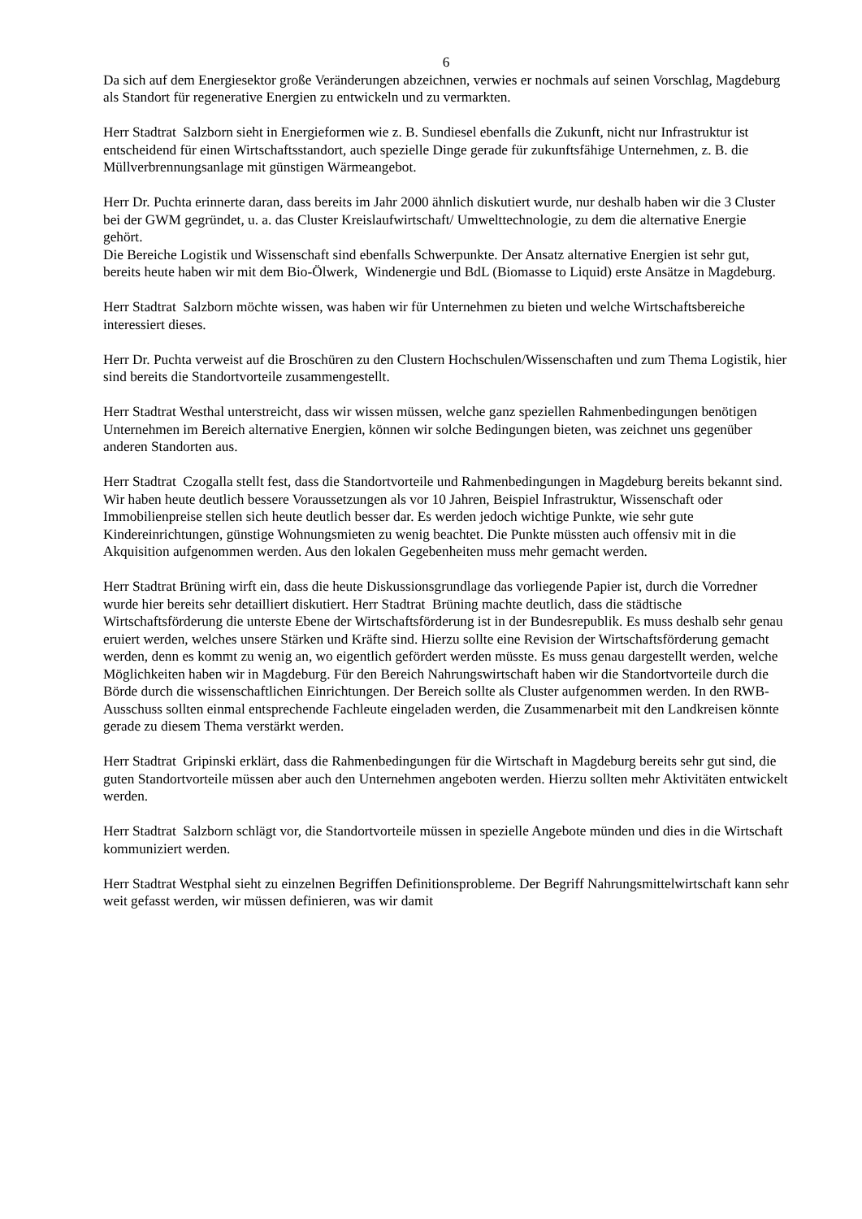6
Da sich auf dem Energiesektor große Veränderungen abzeichnen, verwies er nochmals auf seinen Vorschlag, Magdeburg als Standort für regenerative Energien zu entwickeln und zu vermarkten.
Herr Stadtrat Salzborn sieht in Energieformen wie z. B. Sundiesel ebenfalls die Zukunft, nicht nur Infrastruktur ist entscheidend für einen Wirtschaftsstandort, auch spezielle Dinge gerade für zukunftsfähige Unternehmen, z. B. die Müllverbrennungsanlage mit günstigen Wärmeangebot.
Herr Dr. Puchta erinnerte daran, dass bereits im Jahr 2000 ähnlich diskutiert wurde, nur deshalb haben wir die 3 Cluster bei der GWM gegründet, u. a. das Cluster Kreislaufwirtschaft/ Umwelttechnologie, zu dem die alternative Energie gehört.
Die Bereiche Logistik und Wissenschaft sind ebenfalls Schwerpunkte. Der Ansatz alternative Energien ist sehr gut, bereits heute haben wir mit dem Bio-Ölwerk, Windenergie und BdL (Biomasse to Liquid) erste Ansätze in Magdeburg.
Herr Stadtrat Salzborn möchte wissen, was haben wir für Unternehmen zu bieten und welche Wirtschaftsbereiche interessiert dieses.
Herr Dr. Puchta verweist auf die Broschüren zu den Clustern Hochschulen/Wissenschaften und zum Thema Logistik, hier sind bereits die Standortvorteile zusammengestellt.
Herr Stadtrat Westhal unterstreicht, dass wir wissen müssen, welche ganz speziellen Rahmenbedingungen benötigen Unternehmen im Bereich alternative Energien, können wir solche Bedingungen bieten, was zeichnet uns gegenüber anderen Standorten aus.
Herr Stadtrat Czogalla stellt fest, dass die Standortvorteile und Rahmenbedingungen in Magdeburg bereits bekannt sind. Wir haben heute deutlich bessere Voraussetzungen als vor 10 Jahren, Beispiel Infrastruktur, Wissenschaft oder Immobilienpreise stellen sich heute deutlich besser dar. Es werden jedoch wichtige Punkte, wie sehr gute Kindereinrichtungen, günstige Wohnungsmieten zu wenig beachtet. Die Punkte müssten auch offensiv mit in die Akquisition aufgenommen werden. Aus den lokalen Gegebenheiten muss mehr gemacht werden.
Herr Stadtrat Brüning wirft ein, dass die heute Diskussionsgrundlage das vorliegende Papier ist, durch die Vorredner wurde hier bereits sehr detailliert diskutiert. Herr Stadtrat Brüning machte deutlich, dass die städtische Wirtschaftsförderung die unterste Ebene der Wirtschaftsförderung ist in der Bundesrepublik. Es muss deshalb sehr genau eruiert werden, welches unsere Stärken und Kräfte sind. Hierzu sollte eine Revision der Wirtschaftsförderung gemacht werden, denn es kommt zu wenig an, wo eigentlich gefördert werden müsste. Es muss genau dargestellt werden, welche Möglichkeiten haben wir in Magdeburg. Für den Bereich Nahrungswirtschaft haben wir die Standortvorteile durch die Börde durch die wissenschaftlichen Einrichtungen. Der Bereich sollte als Cluster aufgenommen werden. In den RWB-Ausschuss sollten einmal entsprechende Fachleute eingeladen werden, die Zusammenarbeit mit den Landkreisen könnte gerade zu diesem Thema verstärkt werden.
Herr Stadtrat Gripinski erklärt, dass die Rahmenbedingungen für die Wirtschaft in Magdeburg bereits sehr gut sind, die guten Standortvorteile müssen aber auch den Unternehmen angeboten werden. Hierzu sollten mehr Aktivitäten entwickelt werden.
Herr Stadtrat Salzborn schlägt vor, die Standortvorteile müssen in spezielle Angebote münden und dies in die Wirtschaft kommuniziert werden.
Herr Stadtrat Westphal sieht zu einzelnen Begriffen Definitionsprobleme. Der Begriff Nahrungsmittelwirtschaft kann sehr weit gefasst werden, wir müssen definieren, was wir damit